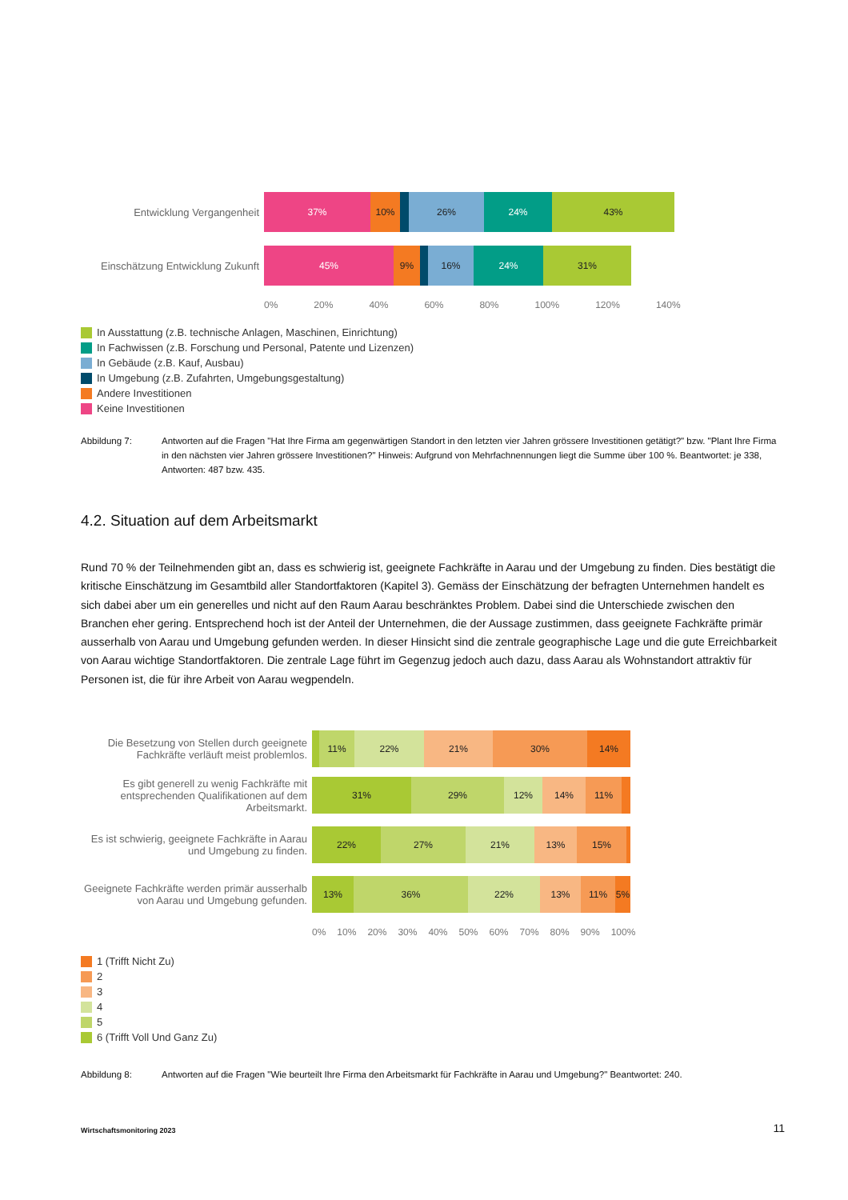Entwicklung Vergangenheit
37% 10% 26% 24% 43%
Einschätzung Entwicklung Zukunft
45% 9% 16% 24% 31%
0% 20% 40% 60% 80% 100% 120% 140%
In Ausstattung (z.B. technische Anlagen, Maschinen, Einrichtung)
In Fachwissen (z.B. Forschung und Personal, Patente und Lizenzen)
In Gebäude (z.B. Kauf, Ausbau)
In Umgebung (z.B. Zufahrten, Umgebungsgestaltung)
Andere Investitionen
Keine Investitionen
Abbildung 7: Antworten auf die Fragen "Hat Ihre Firma am gegenwärtigen Standort in den letzten vier Jahren grössere Investitionen getätigt?" bzw. "Plant Ihre Firma in den nächsten vier Jahren grössere Investitionen?" Hinweis: Aufgrund von Mehrfachnennungen liegt die Summe über 100 %. Beantwortet: je 338, Antworten: 487 bzw. 435.
4.2. Situation auf dem Arbeitsmarkt
Rund 70 % der Teilnehmenden gibt an, dass es schwierig ist, geeignete Fachkräfte in Aarau und der Umgebung zu finden. Dies bestätigt die kritische Einschätzung im Gesamtbild aller Standortfaktoren (Kapitel 3). Gemäss der Einschätzung der befragten Unternehmen handelt es sich dabei aber um ein generelles und nicht auf den Raum Aarau beschränktes Problem. Dabei sind die Unterschiede zwischen den Branchen eher gering. Entsprechend hoch ist der Anteil der Unternehmen, die der Aussage zustimmen, dass geeignete Fachkräfte primär ausserhalb von Aarau und Umgebung gefunden werden. In dieser Hinsicht sind die zentrale geographische Lage und die gute Erreichbarkeit von Aarau wichtige Standortfaktoren. Die zentrale Lage führt im Gegenzug jedoch auch dazu, dass Aarau als Wohnstandort attraktiv für Personen ist, die für ihre Arbeit von Aarau wegpendeln.
Die Besetzung von Stellen durch geeignete Fachkräfte verläuft meist problemlos.
11% 22% 21% 30% 14%
Es gibt generell zu wenig Fachkräfte mit entsprechenden Qualifikationen auf dem Arbeitsmarkt.
31% 29% 12% 14% 11%
Es ist schwierig, geeignete Fachkräfte in Aarau und Umgebung zu finden.
22% 27% 21% 13% 15%
Geeignete Fachkräfte werden primär ausserhalb von Aarau und Umgebung gefunden.
13% 36% 22% 13% 11% 5%
0% 10% 20% 30% 40% 50% 60% 70% 80% 90% 100%
1 (Trifft Nicht Zu)
2
3
4
5
6 (Trifft Voll Und Ganz Zu)
Abbildung 8: Antworten auf die Fragen "Wie beurteilt Ihre Firma den Arbeitsmarkt für Fachkräfte in Aarau und Umgebung?" Beantwortet: 240.
Wirtschaftsmonitoring 2023 11